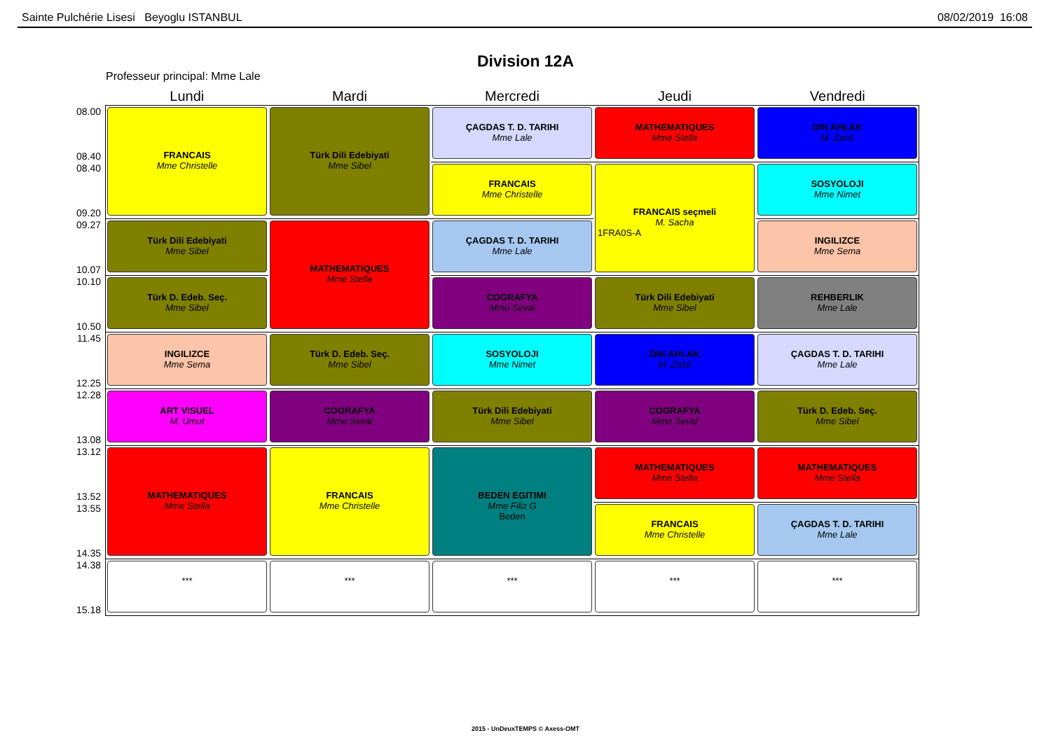Sainte Pulchérie Lisesi Beyoglu ISTANBUL 08/02/2019 16:08
Division 12A
Professeur principal: Mme Lale
| | Lundi | Mardi | Mercredi | Jeudi | Vendredi |
| --- | --- | --- | --- | --- | --- |
| 08.00 08.40 | FRANCAIS Mme Christelle | Türk Dili Edebiyati Mme Sibel | ÇAGDAS T. D. TARIHI Mme Lale | MATHEMATIQUES Mme Stella | DIN AHLAK M. Zahit |
| 08.40 09.20 | | | FRANCAIS Mme Christelle | FRANCAIS seçmeli M. Sacha 1FRA0S-A | SOSYOLOJI Mme Nimet |
| 09.27 10.07 | Türk Dili Edebiyati Mme Sibel | MATHEMATIQUES Mme Stella | ÇAGDAS T. D. TARIHI Mme Lale | | INGILIZCE Mme Sema |
| 10.10 10.50 | Türk D. Edeb. Seç. Mme Sibel | | COGRAFYA Mme Seval | Türk Dili Edebiyati Mme Sibel | REHBERLIK Mme Lale |
| 11.45 12.25 | INGILIZCE Mme Sema | Türk D. Edeb. Seç. Mme Sibel | SOSYOLOJI Mme Nimet | DIN AHLAK M. Zahit | ÇAGDAS T. D. TARIHI Mme Lale |
| 12.28 13.08 | ART VISUEL M. Umut | COGRAFYA Mme Seval | Türk Dili Edebiyati Mme Sibel | COGRAFYA Mme Seval | Türk D. Edeb. Seç. Mme Sibel |
| 13.12 13.52 | MATHEMATIQUES Mme Stella | FRANCAIS Mme Christelle | BEDEN EGITIMI Mme Filiz G Beden | MATHEMATIQUES Mme Stella | MATHEMATIQUES Mme Stella |
| 13.55 14.35 | | | | FRANCAIS Mme Christelle | ÇAGDAS T. D. TARIHI Mme Lale |
| 14.38 15.18 | *** | *** | *** | *** | *** |
2015 - UnDeuxTEMPS © Axess-OMT